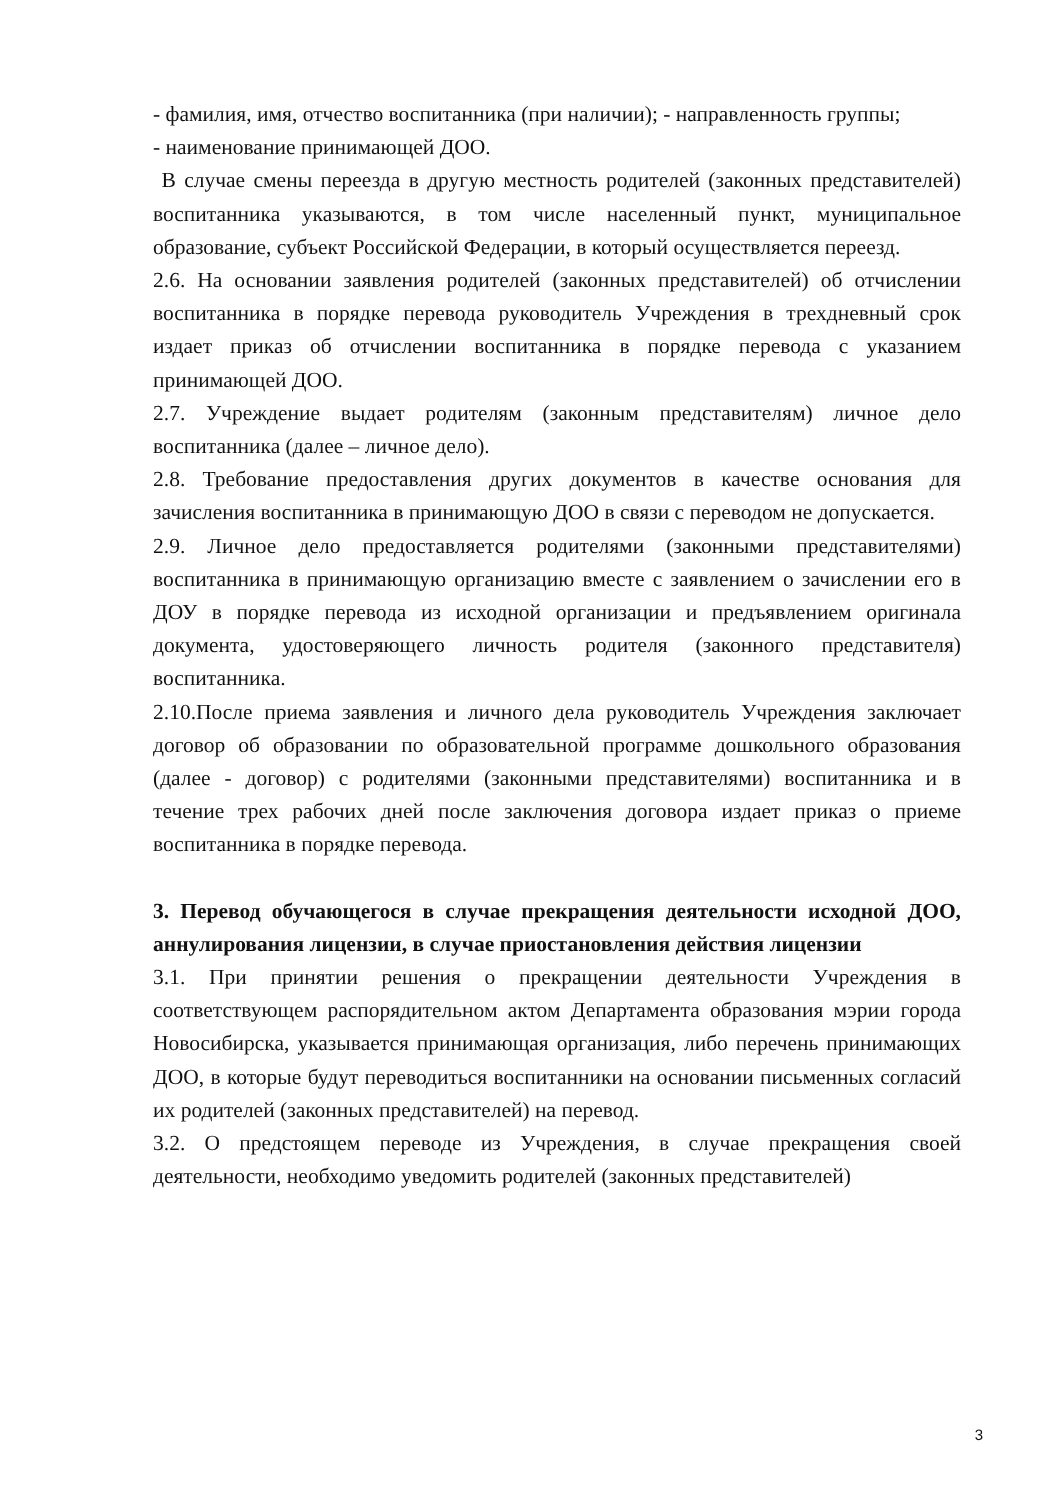- фамилия, имя, отчество воспитанника (при наличии); - направленность группы;
- наименование принимающей ДОО.
В случае смены переезда в другую местность родителей (законных представителей) воспитанника указываются, в том числе населенный пункт, муниципальное образование, субъект Российской Федерации, в который осуществляется переезд.
2.6. На основании заявления родителей (законных представителей) об отчислении воспитанника в порядке перевода руководитель Учреждения в трехдневный срок издает приказ об отчислении воспитанника в порядке перевода с указанием принимающей ДОО.
2.7. Учреждение выдает родителям (законным представителям) личное дело воспитанника (далее – личное дело).
2.8. Требование предоставления других документов в качестве основания для зачисления воспитанника в принимающую ДОО в связи с переводом не допускается.
2.9. Личное дело предоставляется родителями (законными представителями) воспитанника в принимающую организацию вместе с заявлением о зачислении его в ДОУ в порядке перевода из исходной организации и предъявлением оригинала документа, удостоверяющего личность родителя (законного представителя) воспитанника.
2.10.После приема заявления и личного дела руководитель Учреждения заключает договор об образовании по образовательной программе дошкольного образования (далее - договор) с родителями (законными представителями) воспитанника и в течение трех рабочих дней после заключения договора издает приказ о приеме воспитанника в порядке перевода.
3. Перевод обучающегося в случае прекращения деятельности исходной ДОО, аннулирования лицензии, в случае приостановления действия лицензии
3.1. При принятии решения о прекращении деятельности Учреждения в соответствующем распорядительном актом Департамента образования мэрии города Новосибирска, указывается принимающая организация, либо перечень принимающих ДОО, в которые будут переводиться воспитанники на основании письменных согласий их родителей (законных представителей) на перевод.
3.2. О предстоящем переводе из Учреждения, в случае прекращения своей деятельности, необходимо уведомить родителей (законных представителей)
3